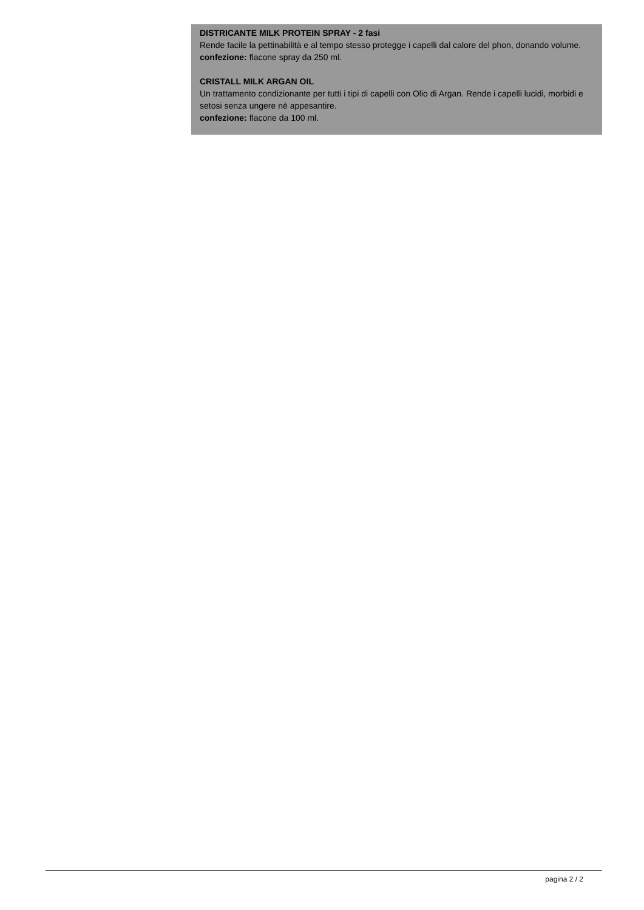DISTRICANTE MILK PROTEIN SPRAY - 2 fasi
Rende facile la pettinabilità e al tempo stesso protegge i capelli dal calore del phon, donando volume.
confezione: flacone spray da 250 ml.
CRISTALL MILK ARGAN OIL
Un trattamento condizionante per tutti i tipi di capelli con Olio di Argan. Rende i capelli lucidi, morbidi e setosi senza ungere nè appesantire.
confezione: flacone da 100 ml.
pagina 2 / 2